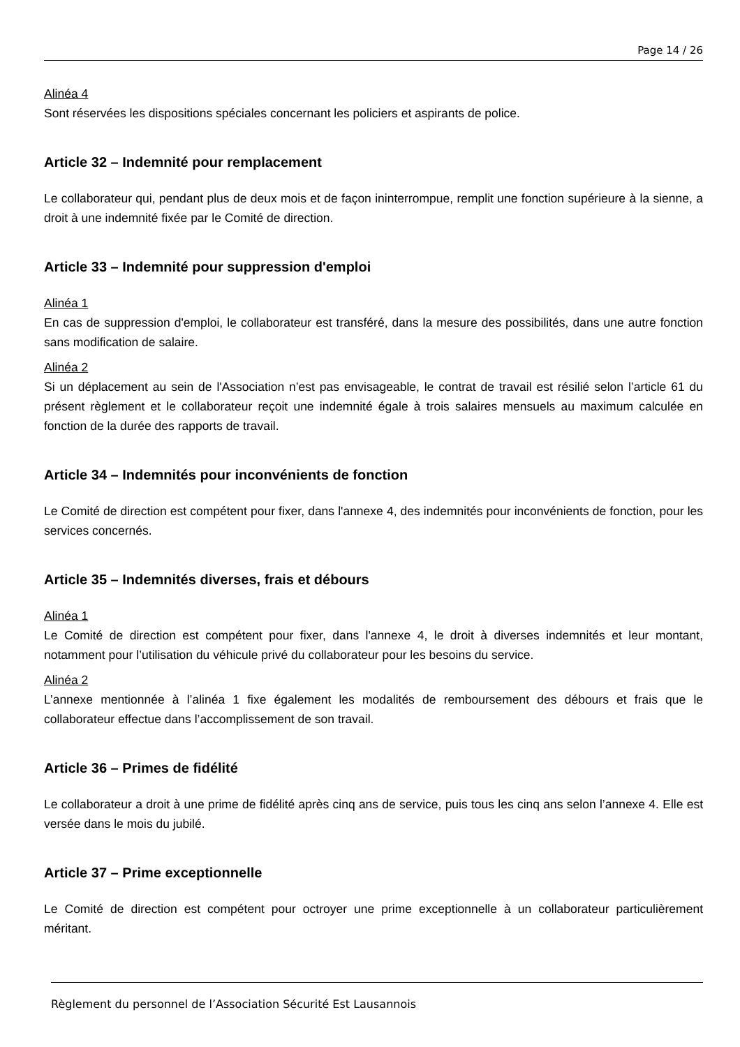Page 14 / 26
Alinéa 4
Sont réservées les dispositions spéciales concernant les policiers et aspirants de police.
Article 32 – Indemnité pour remplacement
Le collaborateur qui, pendant plus de deux mois et de façon ininterrompue, remplit une fonction supérieure à la sienne, a droit à une indemnité fixée par le Comité de direction.
Article 33 – Indemnité pour suppression d'emploi
Alinéa 1
En cas de suppression d'emploi, le collaborateur est transféré, dans la mesure des possibilités, dans une autre fonction sans modification de salaire.
Alinéa 2
Si un déplacement au sein de l'Association n’est pas envisageable, le contrat de travail est résilié selon l’article 61 du présent règlement et le collaborateur reçoit une indemnité égale à trois salaires mensuels au maximum calculée en fonction de la durée des rapports de travail.
Article 34 – Indemnités pour inconvénients de fonction
Le Comité de direction est compétent pour fixer, dans l'annexe 4, des indemnités pour inconvénients de fonction, pour les services concernés.
Article 35 – Indemnités diverses, frais et débours
Alinéa 1
Le Comité de direction est compétent pour fixer, dans l'annexe 4, le droit à diverses indemnités et leur montant, notamment pour l’utilisation du véhicule privé du collaborateur pour les besoins du service.
Alinéa 2
L’annexe mentionnée à l’alinéa 1 fixe également les modalités de remboursement des débours et frais que le collaborateur effectue dans l’accomplissement de son travail.
Article 36 – Primes de fidélité
Le collaborateur a droit à une prime de fidélité après cinq ans de service, puis tous les cinq ans selon l’annexe 4. Elle est versée dans le mois du jubilé.
Article 37 – Prime exceptionnelle
Le Comité de direction est compétent pour octroyer une prime exceptionnelle à un collaborateur particulièrement méritant.
Règlement du personnel de l’Association Sécurité Est Lausannois